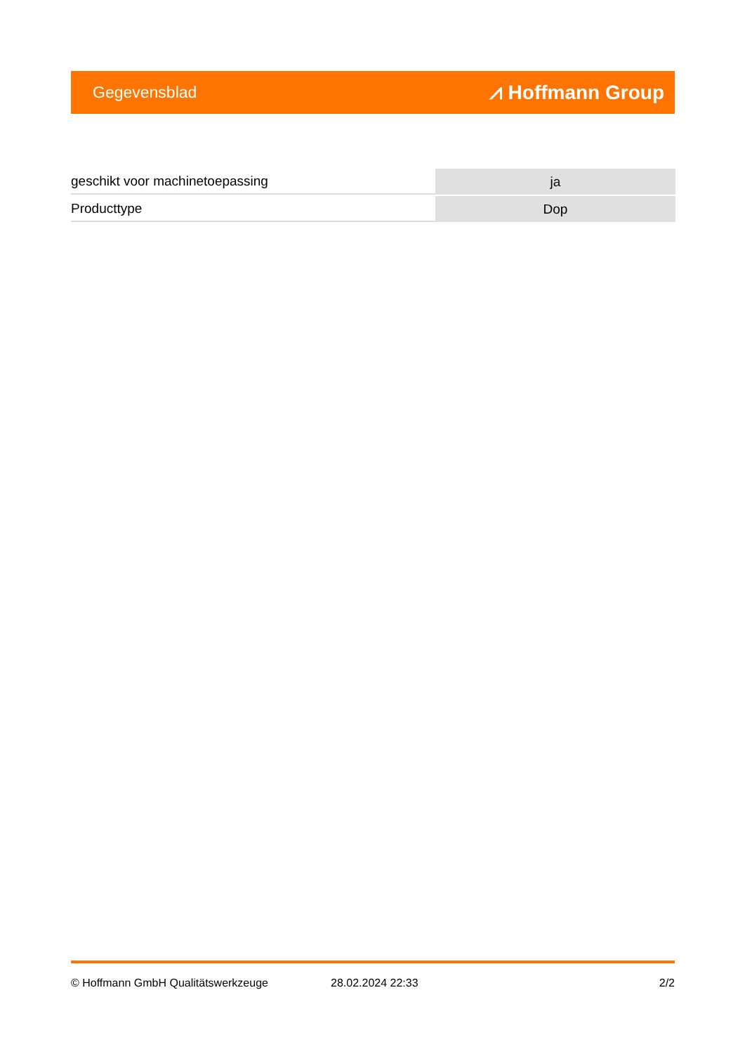Gegevensblad ⩘ Hoffmann Group
| geschikt voor machinetoepassing | ja |
| Producttype | Dop |
© Hoffmann GmbH Qualitätswerkzeuge 28.02.2024 22:33 2/2